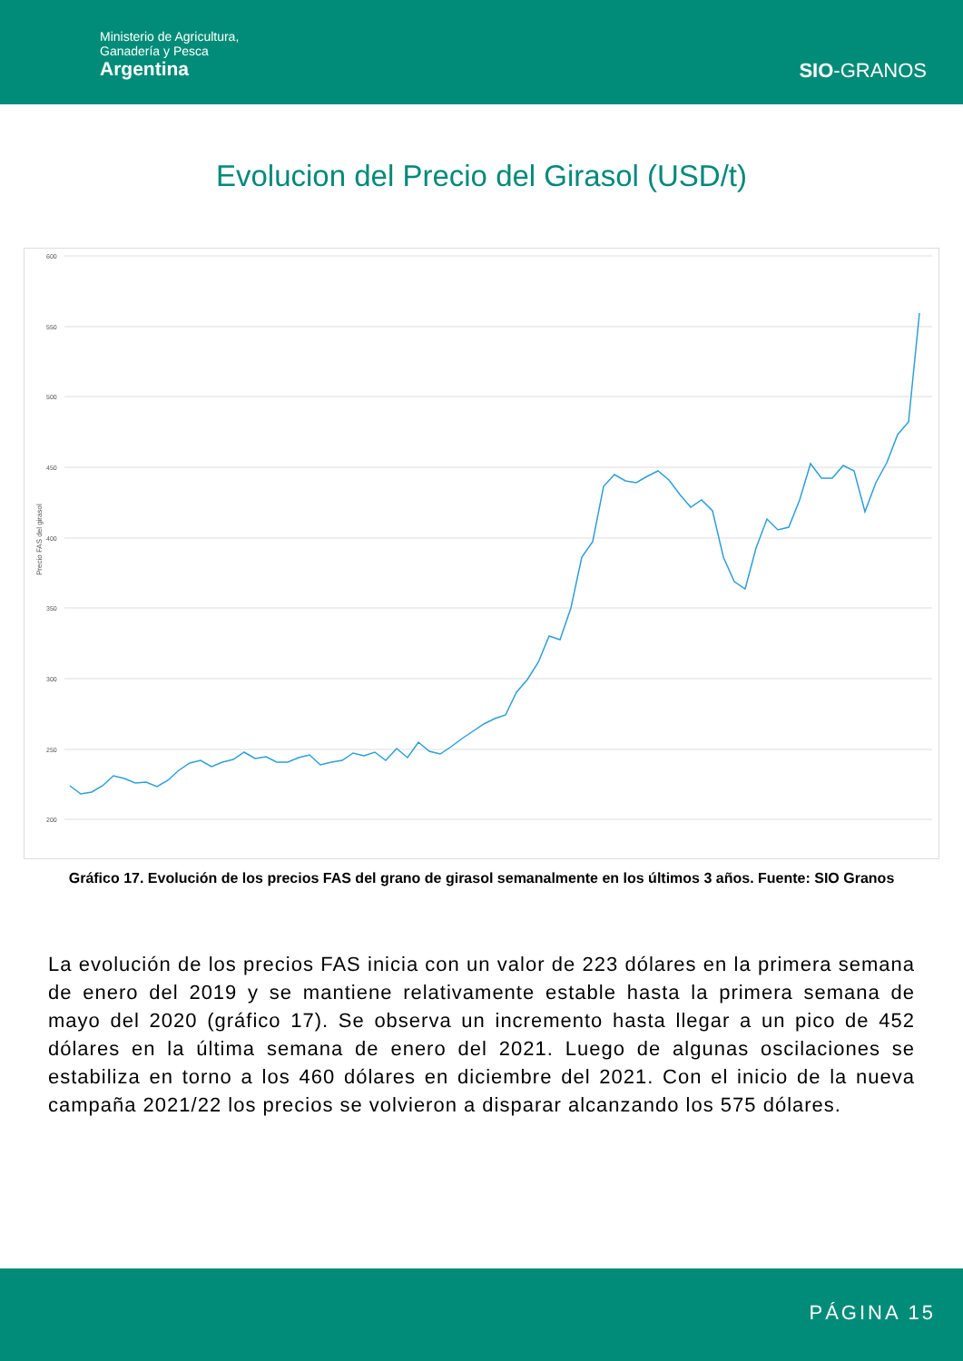Ministerio de Agricultura,
Ganadería y Pesca
Argentina
SIO-GRANOS
Evolucion del Precio del Girasol (USD/t)
600
550
500
450
400
350
300
250
200
Precio FAS del girasol
Gráfico 17. Evolución de los precios FAS del grano de girasol semanalmente en los últimos 3 años. Fuente: SIO Granos
La evolución de los precios FAS inicia con un valor de 223 dólares en la primera semana de enero del 2019 y se mantiene relativamente estable hasta la primera semana de mayo del 2020 (gráfico 17). Se observa un incremento hasta llegar a un pico de 452 dólares en la última semana de enero del 2021. Luego de algunas oscilaciones se estabiliza en torno a los 460 dólares en diciembre del 2021. Con el inicio de la nueva campaña 2021/22 los precios se volvieron a disparar alcanzando los 575 dólares.
PÁGINA 15